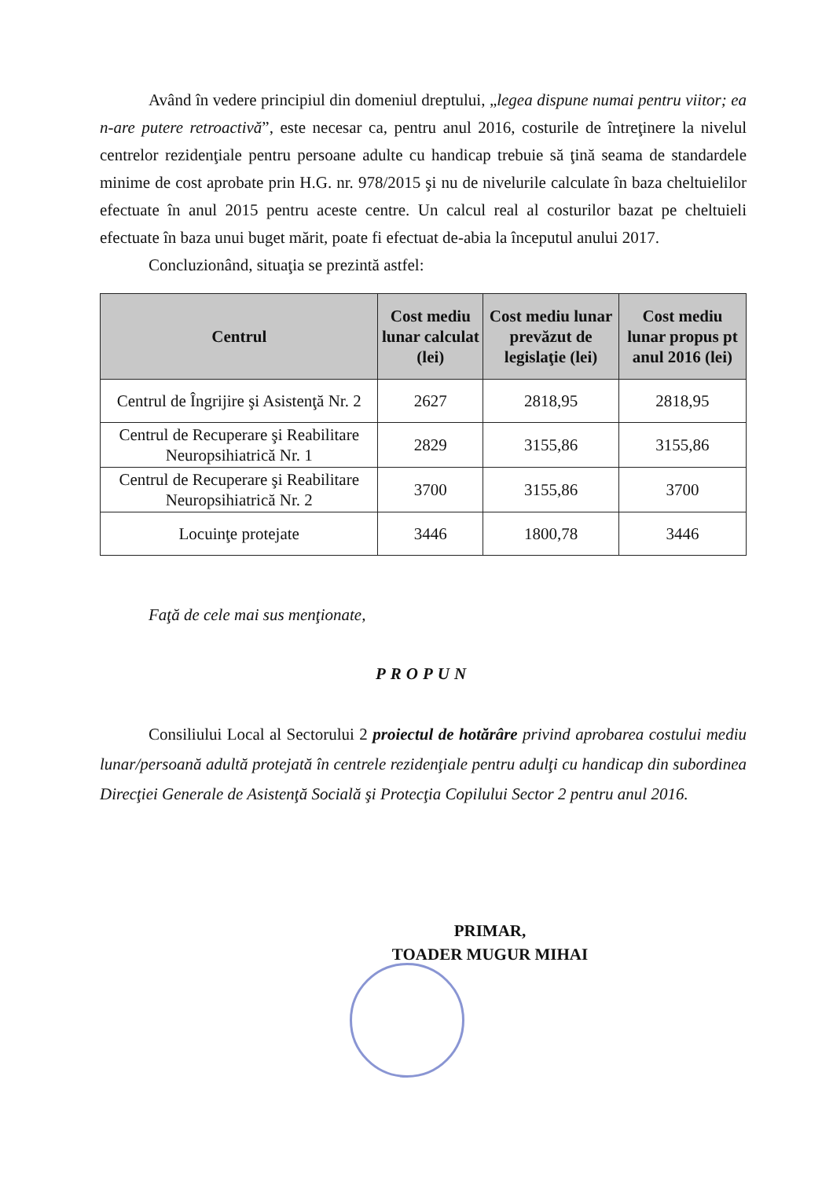Având în vedere principiul din domeniul dreptului, „legea dispune numai pentru viitor; ea n-are putere retroactivă”, este necesar ca, pentru anul 2016, costurile de întreţinere la nivelul centrelor rezidenţiale pentru persoane adulte cu handicap trebuie să ţină seama de standardele minime de cost aprobate prin H.G. nr. 978/2015 şi nu de nivelurile calculate în baza cheltuielilor efectuate în anul 2015 pentru aceste centre. Un calcul real al costurilor bazat pe cheltuieli efectuate în baza unui buget mărit, poate fi efectuat de-abia la începutul anului 2017.
Concluzionând, situaţia se prezintă astfel:
| Centrul | Cost mediu lunar calculat (lei) | Cost mediu lunar prevăzut de legislaţie (lei) | Cost mediu lunar propus pt anul 2016 (lei) |
| --- | --- | --- | --- |
| Centrul de Îngrijire şi Asistenţă Nr. 2 | 2627 | 2818,95 | 2818,95 |
| Centrul de Recuperare şi Reabilitare Neuropsihiatrică Nr. 1 | 2829 | 3155,86 | 3155,86 |
| Centrul de Recuperare şi Reabilitare Neuropsihiatrică Nr. 2 | 3700 | 3155,86 | 3700 |
| Locuinţe protejate | 3446 | 1800,78 | 3446 |
Faţă de cele mai sus menţionate,
PROPUN
Consiliului Local al Sectorului 2 proiectul de hotărâre privind aprobarea costului mediu lunar/persoană adultă protejată în centrele rezidenţiale pentru adulţi cu handicap din subordinea Direcţiei Generale de Asistenţă Socială şi Protecţia Copilului Sector 2 pentru anul 2016.
PRIMAR,
TOADER MUGUR MIHAI